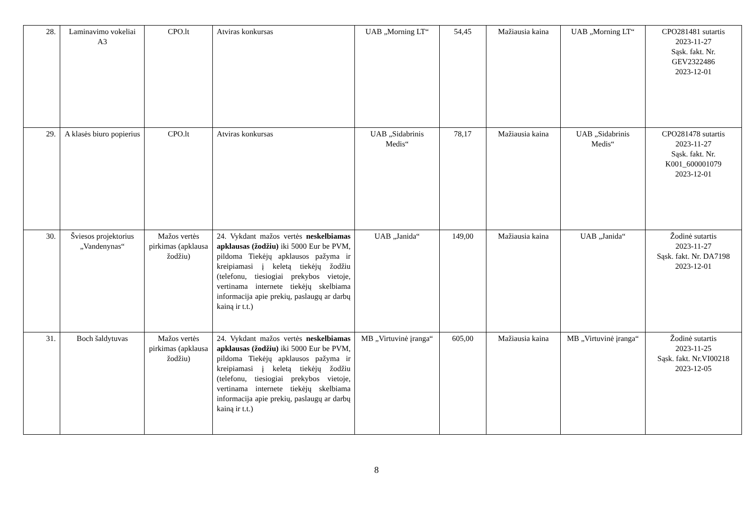| 28. | Laminavimo vokeliai A3 | CPO.lt | Atviras konkursas | UAB „Morning LT“ | 54,45 | Mažiausia kaina | UAB „Morning LT“ | CPO281481 sutartis 2023-11-27 Sąsk. fakt. Nr. GEV2322486 2023-12-01 |
| 29. | A klasės biuro popierius | CPO.lt | Atviras konkursas | UAB „Sidabrinis Medis“ | 78,17 | Mažiausia kaina | UAB „Sidabrinis Medis“ | CPO281478 sutartis 2023-11-27 Sąsk. fakt. Nr. K001_600001079 2023-12-01 |
| 30. | Šviesos projektorius „Vandenynas“ | Mažos vertės pirkimas (apklausa žodžiu) | 24. Vykdant mažos vertės neskelbiamas apklausas (žodžiu) iki 5000 Eur be PVM, pildoma Tiekėjų apklausos pažyma ir kreipiamasi į keletą tiekėjų žodžiu (telefonu, tiesiogiai prekybos vietoje, vertinama internete tiekėjų skelbiama informacija apie prekių, paslaugų ar darbų kainą ir t.t.) | UAB „Janida“ | 149,00 | Mažiausia kaina | UAB „Janida“ | Žodinė sutartis 2023-11-27 Sąsk. fakt. Nr. DA7198 2023-12-01 |
| 31. | Boch šaldytuvas | Mažos vertės pirkimas (apklausa žodžiu) | 24. Vykdant mažos vertės neskelbiamas apklausas (žodžiu) iki 5000 Eur be PVM, pildoma Tiekėjų apklausos pažyma ir kreipiamasi į keletą tiekėjų žodžiu (telefonu, tiesiogiai prekybos vietoje, vertinama internete tiekėjų skelbiama informacija apie prekių, paslaugų ar darbų kainą ir t.t.) | MB „Virtuvinė įranga“ | 605,00 | Mažiausia kaina | MB „Virtuvinė įranga“ | Žodinė sutartis 2023-11-25 Sąsk. fakt. Nr.VI00218 2023-12-05 |
8